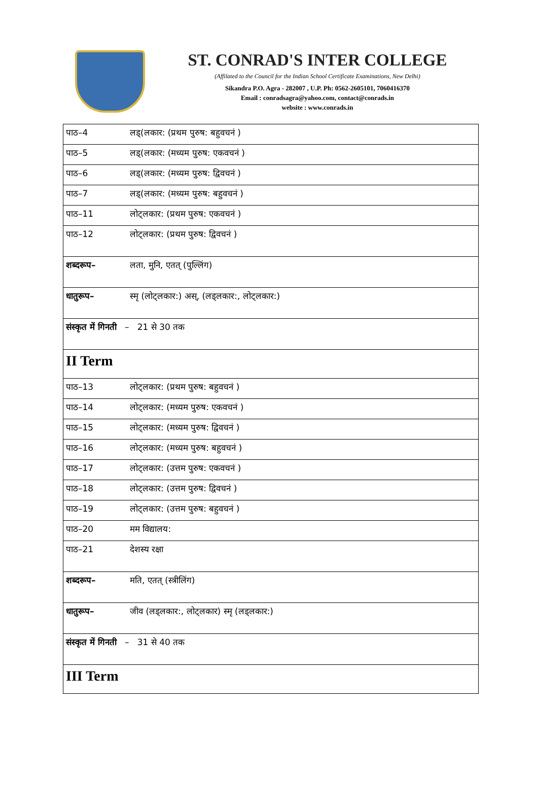ST. CONRAD'S INTER COLLEGE
(Affilated to the Council for the Indian School Certificate Examinations, New Delhi)
Sikandra P.O. Agra - 282007 , U.P. Ph: 0562-2605101, 7060416370
Email : conradsagra@yahoo.com, contact@conrads.in
website : www.conrads.in
| पाठ–4 | लड्(लकार: (प्रथम पुरुष: बहुवचनं ) |
| पाठ–5 | लड्(लकार: (मध्यम पुरुष: एकवचनं ) |
| पाठ–6 | लड्(लकार: (मध्यम पुरुष: द्विवचनं ) |
| पाठ–7 | लड्(लकार: (मध्यम पुरुष: बहुवचनं ) |
| पाठ–11 | लोट्लकार: (प्रथम पुरुष: एकवचनं ) |
| पाठ–12 | लोट्लकार: (प्रथम पुरुष: द्विवचनं ) |
| शब्दरूप– | लता, मुनि, एतत् (पुल्लिंग) |
| धातुरूप– | स्मृ (लोट्लकार:) अस्, (लड्लकार:, लोट्लकार:) |
| संस्कृत में गिनती – 21 से 30 तक | |
| II Term | |
| पाठ–13 | लोट्लकार: (प्रथम पुरुष: बहुवचनं ) |
| पाठ–14 | लोट्लकार: (मध्यम पुरुष: एकवचनं ) |
| पाठ–15 | लोट्लकार: (मध्यम पुरुष: द्विवचनं ) |
| पाठ–16 | लोट्लकार: (मध्यम पुरुष: बहुवचनं ) |
| पाठ–17 | लोट्लकार: (उत्तम पुरुष: एकवचनं ) |
| पाठ–18 | लोट्लकार: (उत्तम पुरुष: द्विवचनं ) |
| पाठ–19 | लोट्लकार: (उत्तम पुरुष: बहुवचनं ) |
| पाठ–20 | मम विद्यालय: |
| पाठ–21 | देशस्य रक्षा |
| शब्दरूप– | मति, एतत् (स्त्रीलिंग) |
| धातुरूप– | जीव (लड्लकार:, लोट्लकार) स्मृ (लड्लकार:) |
| संस्कृत में गिनती – 31 से 40 तक | |
| III Term | |